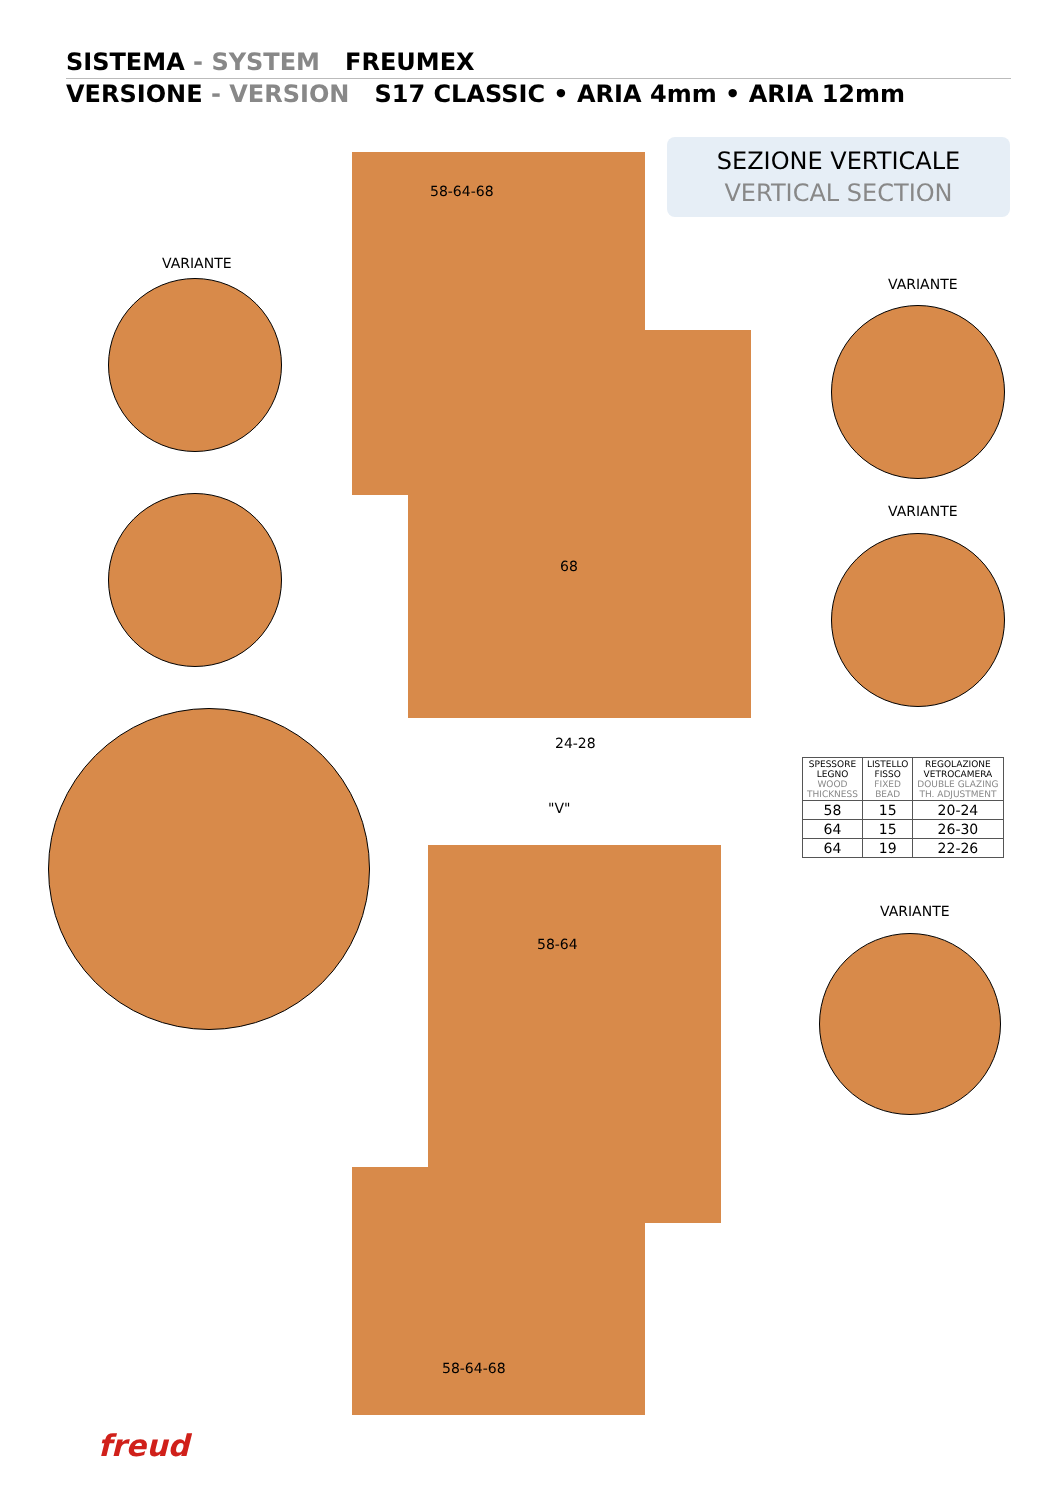SISTEMA - SYSTEM FREUMEX
VERSIONE - VERSION S17 CLASSIC • ARIA 4mm • ARIA 12mm
SEZIONE VERTICALE
VERTICAL SECTION
58-64-68
68
24-28
"V"
58-64
58-64-68
VARIANTE
VARIANTE
VARIANTE
VARIANTE
| SPESSORE LEGNO WOOD THICKNESS | LISTELLO FISSO FIXED BEAD | REGOLAZIONE VETROCAMERA DOUBLE GLAZING TH. ADJUSTMENT |
| --- | --- | --- |
| 58 | 15 | 20-24 |
| 64 | 15 | 26-30 |
| 64 | 19 | 22-26 |
freud